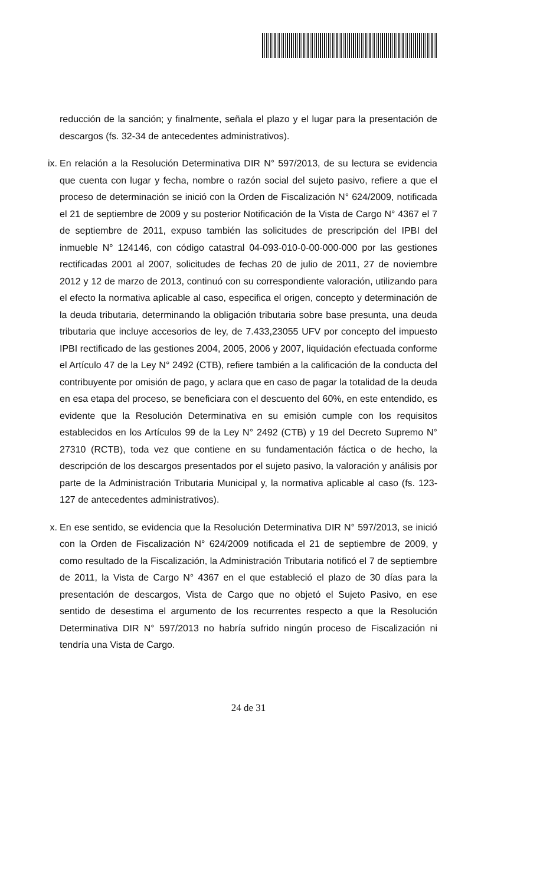reducción de la sanción; y finalmente, señala el plazo y el lugar para la presentación de descargos (fs. 32-34 de antecedentes administrativos).
ix.
En relación a la Resolución Determinativa DIR N° 597/2013, de su lectura se evidencia que cuenta con lugar y fecha, nombre o razón social del sujeto pasivo, refiere a que el proceso de determinación se inició con la Orden de Fiscalización N° 624/2009, notificada el 21 de septiembre de 2009 y su posterior Notificación de la Vista de Cargo N° 4367 el 7 de septiembre de 2011, expuso también las solicitudes de prescripción del IPBI del inmueble N° 124146, con código catastral 04-093-010-0-00-000-000 por las gestiones rectificadas 2001 al 2007, solicitudes de fechas 20 de julio de 2011, 27 de noviembre 2012 y 12 de marzo de 2013, continuó con su correspondiente valoración, utilizando para el efecto la normativa aplicable al caso, especifica el origen, concepto y determinación de la deuda tributaria, determinando la obligación tributaria sobre base presunta, una deuda tributaria que incluye accesorios de ley, de 7.433,23055 UFV por concepto del impuesto IPBI rectificado de las gestiones 2004, 2005, 2006 y 2007, liquidación efectuada conforme el Artículo 47 de la Ley N° 2492 (CTB), refiere también a la calificación de la conducta del contribuyente por omisión de pago, y aclara que en caso de pagar la totalidad de la deuda en esa etapa del proceso, se beneficiara con el descuento del 60%, en este entendido, es evidente que la Resolución Determinativa en su emisión cumple con los requisitos establecidos en los Artículos 99 de la Ley N° 2492 (CTB) y 19 del Decreto Supremo N° 27310 (RCTB), toda vez que contiene en su fundamentación fáctica o de hecho, la descripción de los descargos presentados por el sujeto pasivo, la valoración y análisis por parte de la Administración Tributaria Municipal y, la normativa aplicable al caso (fs. 123-127 de antecedentes administrativos).
x.
En ese sentido, se evidencia que la Resolución Determinativa DIR N° 597/2013, se inició con la Orden de Fiscalización N° 624/2009 notificada el 21 de septiembre de 2009, y como resultado de la Fiscalización, la Administración Tributaria notificó el 7 de septiembre de 2011, la Vista de Cargo N° 4367 en el que estableció el plazo de 30 días para la presentación de descargos, Vista de Cargo que no objetó el Sujeto Pasivo, en ese sentido de desestima el argumento de los recurrentes respecto a que la Resolución Determinativa DIR N° 597/2013 no habría sufrido ningún proceso de Fiscalización ni tendría una Vista de Cargo.
24 de 31